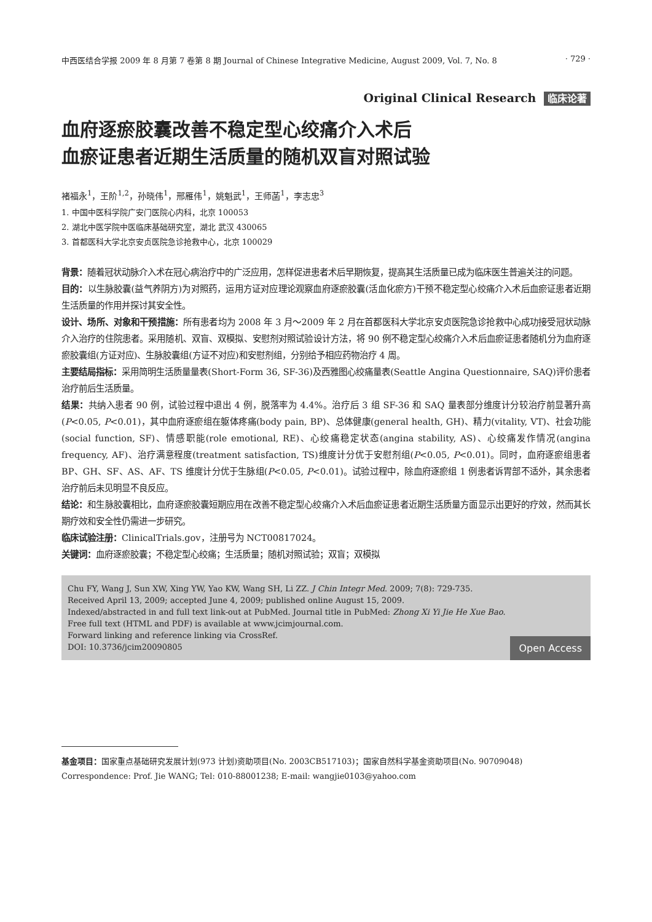中西医结合学报 2009 年 8 月第 7 卷第 8 期 Journal of Chinese Integrative Medicine, August 2009, Vol. 7, No. 8 · 729 ·
Original Clinical Research 临床论著
血府逐瘀胶囊改善不稳定型心绞痛介入术后
血瘀证患者近期生活质量的随机双盲对照试验
褚福永<sup>1</sup>，王阶<sup>1,2</sup>，孙晓伟<sup>1</sup>，邢雁伟<sup>1</sup>，姚魁武<sup>1</sup>，王师菡<sup>1</sup>，李志忠<sup>3</sup>
1. 中国中医科学院广安门医院心内科，北京 100053
2. 湖北中医学院中医临床基础研究室，湖北 武汉 430065
3. 首都医科大学北京安贞医院急诊抢救中心，北京 100029
背景：随着冠状动脉介入术在冠心病治疗中的广泛应用，怎样促进患者术后早期恢复，提高其生活质量已成为临床医生普遍关注的问题。
目的：以生脉胶囊(益气养阴方)为对照药，运用方证对应理论观察血府逐瘀胶囊(活血化瘀方)干预不稳定型心绞痛介入术后血瘀证患者近期生活质量的作用并探讨其安全性。
设计、场所、对象和干预措施：所有患者均为 2008 年 3 月～2009 年 2 月在首都医科大学北京安贞医院急诊抢救中心成功接受冠状动脉介入治疗的住院患者。采用随机、双盲、双模拟、安慰剂对照试验设计方法，将 90 例不稳定型心绞痛介入术后血瘀证患者随机分为血府逐瘀胶囊组(方证对应)、生脉胶囊组(方证不对应)和安慰剂组，分别给予相应药物治疗 4 周。
主要结局指标：采用简明生活质量量表(Short-Form 36, SF-36)及西雅图心绞痛量表(Seattle Angina Questionnaire, SAQ)评价患者治疗前后生活质量。
结果：共纳入患者 90 例，试验过程中退出 4 例，脱落率为 4.4%。治疗后 3 组 SF-36 和 SAQ 量表部分维度计分较治疗前显著升高(P<0.05, P<0.01)，其中血府逐瘀组在躯体疼痛(body pain, BP)、总体健康(general health, GH)、精力(vitality, VT)、社会功能(social function, SF)、情感职能(role emotional, RE)、心绞痛稳定状态(angina stability, AS)、心绞痛发作情况(angina frequency, AF)、治疗满意程度(treatment satisfaction, TS)维度计分优于安慰剂组(P<0.05, P<0.01)。同时，血府逐瘀组患者 BP、GH、SF、AS、AF、TS 维度计分优于生脉组(P<0.05, P<0.01)。试验过程中，除血府逐瘀组 1 例患者诉胃部不适外，其余患者治疗前后未见明显不良反应。
结论：和生脉胶囊相比，血府逐瘀胶囊短期应用在改善不稳定型心绞痛介入术后血瘀证患者近期生活质量方面显示出更好的疗效，然而其长期疗效和安全性仍需进一步研究。
临床试验注册：ClinicalTrials.gov，注册号为 NCT00817024。
关键词：血府逐瘀胶囊；不稳定型心绞痛；生活质量；随机对照试验；双盲；双模拟
Chu FY, Wang J, Sun XW, Xing YW, Yao KW, Wang SH, Li ZZ. J Chin Integr Med. 2009; 7(8): 729-735.
Received April 13, 2009; accepted June 4, 2009; published online August 15, 2009.
Indexed/abstracted in and full text link-out at PubMed. Journal title in PubMed: Zhong Xi Yi Jie He Xue Bao.
Free full text (HTML and PDF) is available at www.jcimjournal.com.
Forward linking and reference linking via CrossRef.
DOI: 10.3736/jcim20090805
Open Access
基金项目：国家重点基础研究发展计划(973 计划)资助项目(No. 2003CB517103)；国家自然科学基金资助项目(No. 90709048)
Correspondence: Prof. Jie WANG; Tel: 010-88001238; E-mail: wangjie0103@yahoo.com